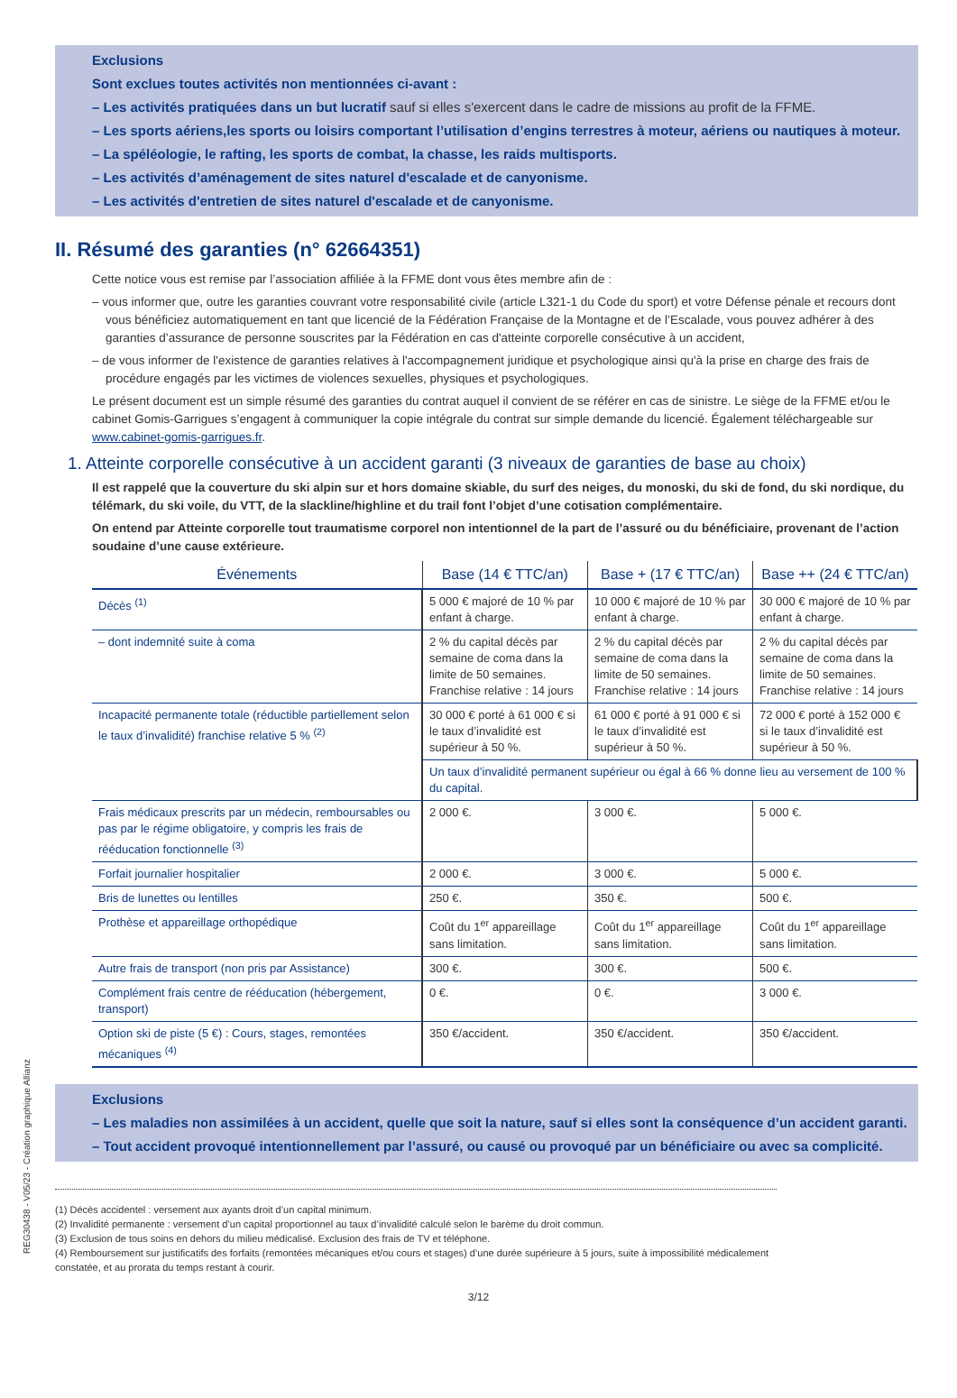Exclusions
Sont exclues toutes activités non mentionnées ci-avant :
– Les activités pratiquées dans un but lucratif sauf si elles s'exercent dans le cadre de missions au profit de la FFME.
– Les sports aériens,les sports ou loisirs comportant l’utilisation d’engins terrestres à moteur, aériens ou nautiques à moteur.
– La spéléologie, le rafting, les sports de combat, la chasse, les raids multisports.
– Les activités d’aménagement de sites naturel d'escalade et de canyonisme.
– Les activités d'entretien de sites naturel d'escalade et de canyonisme.
II. Résumé des garanties (n° 62664351)
Cette notice vous est remise par l’association affiliée à la FFME dont vous êtes membre afin de :
– vous informer que, outre les garanties couvrant votre responsabilité civile (article L321-1 du Code du sport) et votre Défense pénale et recours dont vous bénéficiez automatiquement en tant que licencié de la Fédération Française de la Montagne et de l’Escalade, vous pouvez adhérer à des garanties d’assurance de personne souscrites par la Fédération en cas d'atteinte corporelle consécutive à un accident,
– de vous informer de l'existence de garanties relatives à l'accompagnement juridique et psychologique ainsi qu'à la prise en charge des frais de procédure engagés par les victimes de violences sexuelles, physiques et psychologiques.
Le présent document est un simple résumé des garanties du contrat auquel il convient de se référer en cas de sinistre. Le siège de la FFME et/ou le cabinet Gomis-Garrigues s’engagent à communiquer la copie intégrale du contrat sur simple demande du licencié. Également téléchargeable sur www.cabinet-gomis-garrigues.fr.
1. Atteinte corporelle consécutive à un accident garanti (3 niveaux de garanties de base au choix)
Il est rappelé que la couverture du ski alpin sur et hors domaine skiable, du surf des neiges, du monoski, du ski de fond, du ski nordique, du télémark, du ski voile, du VTT, de la slackline/highline et du trail font l’objet d’une cotisation complémentaire.
On entend par Atteinte corporelle tout traumatisme corporel non intentionnel de la part de l’assuré ou du bénéficiaire, provenant de l’action soudaine d’une cause extérieure.
| Événements | Base (14 € TTC/an) | Base + (17 € TTC/an) | Base ++ (24 € TTC/an) |
| --- | --- | --- | --- |
| Décès <sup>(1)</sup> | 5 000 € majoré de 10 % par enfant à charge. | 10 000 € majoré de 10 % par enfant à charge. | 30 000 € majoré de 10 % par enfant à charge. |
| – dont indemnité suite à coma | 2 % du capital décès par semaine de coma dans la limite de 50 semaines. Franchise relative : 14 jours | 2 % du capital décès par semaine de coma dans la limite de 50 semaines. Franchise relative : 14 jours | 2 % du capital décès par semaine de coma dans la limite de 50 semaines. Franchise relative : 14 jours |
| Incapacité permanente totale (réductible partiellement selon le taux d’invalidité) franchise relative 5 % <sup>(2)</sup> | 30 000 € porté à 61 000 € si le taux d’invalidité est supérieur à 50 %. | 61 000 € porté à 91 000 € si le taux d’invalidité est supérieur à 50 %. | 72 000 € porté à 152 000 € si le taux d’invalidité est supérieur à 50 %. |
| | Un taux d’invalidité permanent supérieur ou égal à 66 % donne lieu au versement de 100 % du capital. | | |
| Frais médicaux prescrits par un médecin, remboursables ou pas par le régime obligatoire, y compris les frais de rééducation fonctionnelle <sup>(3)</sup> | 2 000 €. | 3 000 €. | 5 000 €. |
| Forfait journalier hospitalier | 2 000 €. | 3 000 €. | 5 000 €. |
| Bris de lunettes ou lentilles | 250 €. | 350 €. | 500 €. |
| Prothèse et appareillage orthopédique | Coût du 1<sup>er</sup> appareillage sans limitation. | Coût du 1<sup>er</sup> appareillage sans limitation. | Coût du 1<sup>er</sup> appareillage sans limitation. |
| Autre frais de transport (non pris par Assistance) | 300 €. | 300 €. | 500 €. |
| Complément frais centre de rééducation (hébergement, transport) | 0 €. | 0 €. | 3 000 €. |
| Option ski de piste (5 €) : Cours, stages, remontées mécaniques <sup>(4)</sup> | 350 €/accident. | 350 €/accident. | 350 €/accident. |
Exclusions
– Les maladies non assimilées à un accident, quelle que soit la nature, sauf si elles sont la conséquence d’un accident garanti.
– Tout accident provoqué intentionnellement par l’assuré, ou causé ou provoqué par un bénéficiaire ou avec sa complicité.
(1) Décès accidentel : versement aux ayants droit d’un capital minimum.
(2) Invalidité permanente : versement d’un capital proportionnel au taux d’invalidité calculé selon le barème du droit commun.
(3) Exclusion de tous soins en dehors du milieu médicalisé. Exclusion des frais de TV et téléphone.
(4) Remboursement sur justificatifs des forfaits (remontées mécaniques et/ou cours et stages) d’une durée supérieure à 5 jours, suite à impossibilité médicalement constatée, et au prorata du temps restant à courir.
3/12
REG30438 - V05/23 - Création graphique Allianz